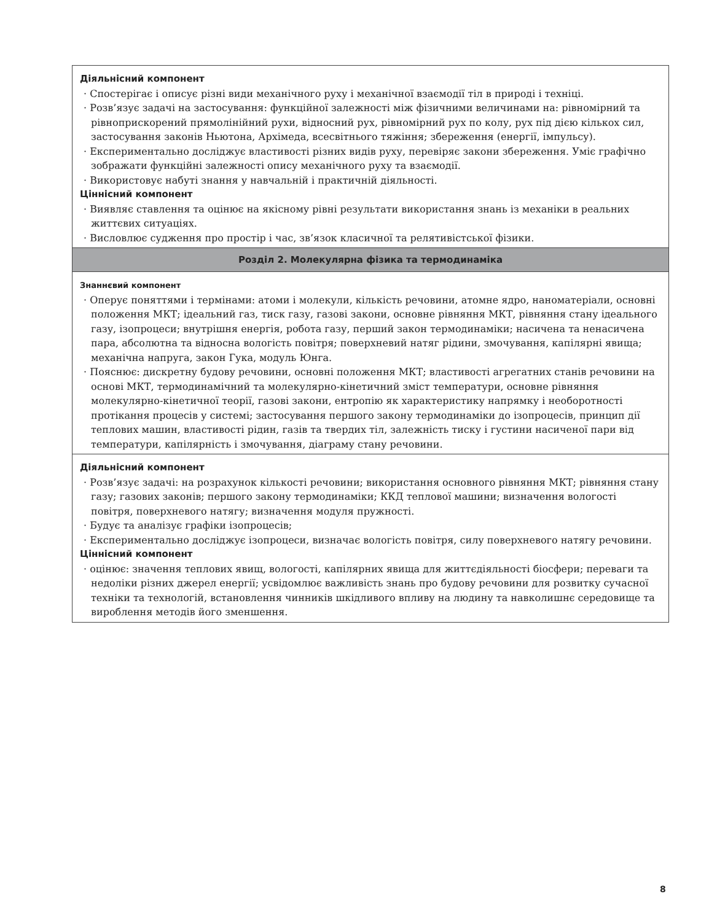| Діяльнісний компонент · Спостерігає і описує різні види механічного руху і механічної взаємодії тіл в природі і техніці. · Розв’язує задачі на застосування: функційної залежності між фізичними величинами на: рівномірний та рівноприскорений прямолінійний рухи, відносний рух, рівномірний рух по колу, рух під дією кількох сил, застосування законів Ньютона, Архімеда, всесвітнього тяжіння; збереження (енергії, імпульсу). · Експериментально досліджує властивості різних видів руху, перевіряє закони збереження. Уміє графічно зображати функційні залежності опису механічного руху та взаємодії. · Використовує набуті знання у навчальній і практичній діяльності. Ціннісний компонент · Виявляє ставлення та оцінює на якісному рівні результати використання знань із механіки в реальних життєвих ситуаціях. · Висловлює судження про простір і час, зв’язок класичної та релятивістської фізики. |
| Розділ 2. Молекулярна фізика та термодинаміка |
| Знаннєвий компонент · Оперує поняттями і термінами: атоми і молекули, кількість речовини, атомне ядро, наноматеріали, основні положення МКТ; ідеальний газ, тиск газу, газові закони, основне рівняння МКТ, рівняння стану ідеального газу, ізопроцеси; внутрішня енергія, робота газу, перший закон термодинаміки; насичена та ненасичена пара, абсолютна та відносна вологість повітря; поверхневий натяг рідини, змочування, капілярні явища; механічна напруга, закон Гука, модуль Юнга. · Пояснює: дискретну будову речовини, основні положення МКТ; властивості агрегатних станів речовини на основі МКТ, термодинамічний та молекулярно-кінетичний зміст температури, основне рівняння молекулярно-кінетичної теорії, газові закони, ентропію як характеристику напрямку і необоротності протікання процесів у системі; застосування першого закону термодинаміки до ізопроцесів, принцип дії теплових машин, властивості рідин, газів та твердих тіл, залежність тиску і густини насиченої пари від температури, капілярність і змочування, діаграму стану речовини. |
| Діяльнісний компонент · Розв’язує задачі: на розрахунок кількості речовини; використання основного рівняння МКТ; рівняння стану газу; газових законів; першого закону термодинаміки; ККД теплової машини; визначення вологості повітря, поверхневого натягу; визначення модуля пружності. · Будує та аналізує графіки ізопроцесів; · Експериментально досліджує ізопроцеси, визначає вологість повітря, силу поверхневого натягу речовини. Ціннісний компонент · оцінює: значення теплових явищ, вологості, капілярних явища для життєдіяльності біосфери; переваги та недоліки різних джерел енергії; усвідомлює важливість знань про будову речовини для розвитку сучасної техніки та технологій, встановлення чинників шкідливого впливу на людину та навколишнє середовище та вироблення методів його зменшення. |
8